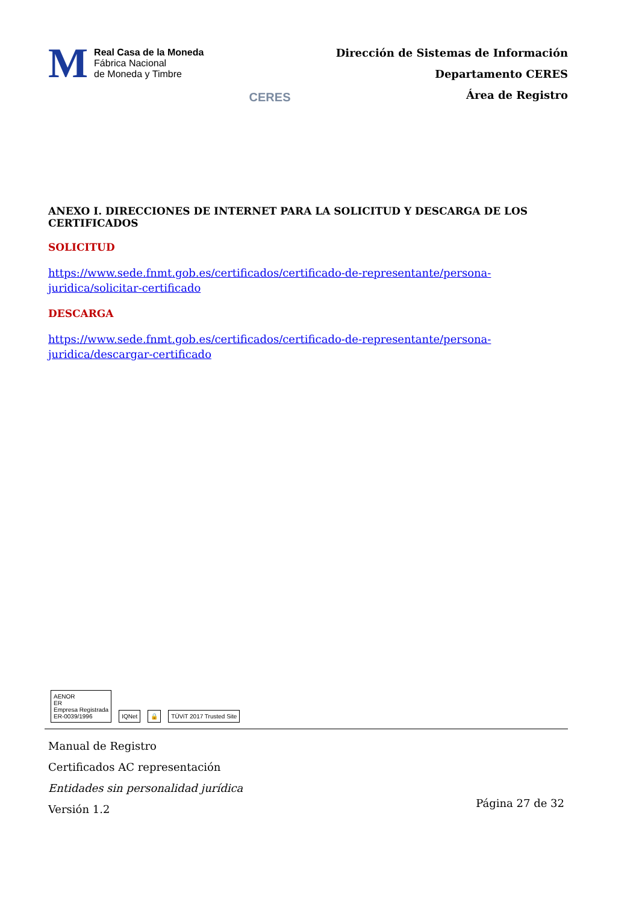M
Real Casa de la Moneda
Fábrica Nacional
de Moneda y Timbre
CERES
Dirección de Sistemas de Información
Departamento CERES
Área de Registro
ANEXO I. DIRECCIONES DE INTERNET PARA LA SOLICITUD Y DESCARGA DE LOS CERTIFICADOS
SOLICITUD
https://www.sede.fnmt.gob.es/certificados/certificado-de-representante/persona-juridica/solicitar-certificado
DESCARGA
https://www.sede.fnmt.gob.es/certificados/certificado-de-representante/persona-juridica/descargar-certificado
AENOR
ER
Empresa Registrada
ER-0039/1996
IQNet
🔒
TÜViT 2017 Trusted Site
Manual de Registro
Certificados AC representación
Entidades sin personalidad jurídica
Versión 1.2
Página 27 de 32